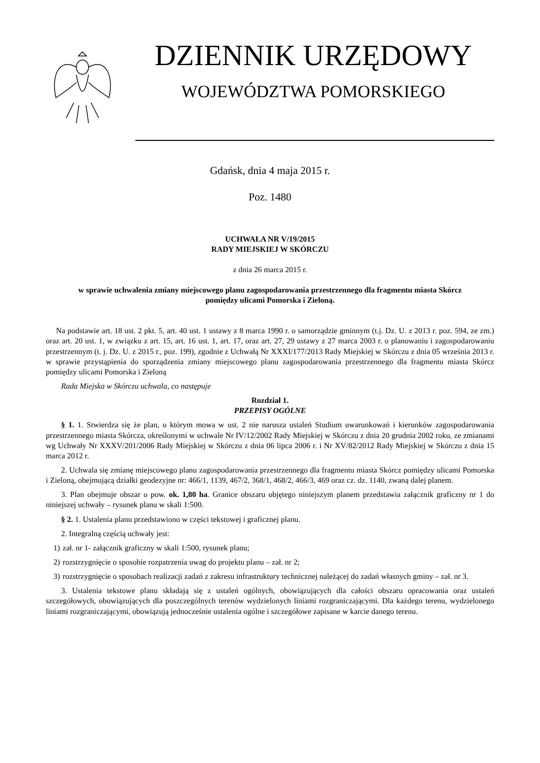DZIENNIK URZĘDOWY
WOJEWÓDZTWA POMORSKIEGO
Gdańsk, dnia 4 maja 2015 r.
Poz. 1480
UCHWAŁA NR V/19/2015
RADY MIEJSKIEJ W SKÓRCZU
z dnia 26 marca 2015 r.
w sprawie uchwalenia zmiany miejscowego planu zagospodarowania przestrzennego dla fragmentu miasta Skórcz
pomiędzy ulicami Pomorska i Zieloną.
Na podstawie art. 18 ust. 2 pkt. 5, art. 40 ust. 1 ustawy z 8 marca 1990 r. o samorządzie gminnym (t.j. Dz. U. z 2013 r. poz. 594, ze zm.) oraz art. 20 ust. 1, w związku z art. 15, art. 16 ust. 1, art. 17, oraz art. 27, 29 ustawy z 27 marca 2003 r. o planowaniu i zagospodarowaniu przestrzennym (t. j. Dz. U. z 2015 r., poz. 199), zgodnie z Uchwałą Nr XXXI/177/2013 Rady Miejskiej w Skórczu z dnia 05 września 2013 r. w sprawie przystąpienia do sporządzenia zmiany miejscowego planu zagospodarowania przestrzennego dla fragmentu miasta Skórcz pomiędzy ulicami Pomorska i Zieloną
Rada Miejska w Skórczu uchwala, co następuje
Rozdział 1.
PRZEPISY OGÓLNE
§ 1. 1. Stwierdza się że plan, o którym mowa w ust. 2 nie narusza ustaleń Studium uwarunkowań i kierunków zagospodarowania przestrzennego miasta Skórcza, określonymi w uchwale Nr IV/12/2002 Rady Miejskiej w Skórczu z dnia 20 grudnia 2002 roku, ze zmianami wg Uchwały Nr XXXV/201/2006 Rady Miejskiej w Skórczu z dnia 06 lipca 2006 r. i Nr XV/82/2012 Rady Miejskiej w Skórczu z dnia 15 marca 2012 r.
2. Uchwala się zmianę miejscowego planu zagospodarowania przestrzennego dla fragmentu miasta Skórcz pomiędzy ulicami Pomorska i Zieloną, obejmującą działki geodezyjne nr: 466/1, 1139, 467/2, 368/1, 468/2, 466/3, 469 oraz cz. dz. 1140, zwaną dalej planem.
3. Plan obejmuje obszar o pow. ok. 1,80 ha. Granice obszaru objętego niniejszym planem przedstawia załącznik graficzny nr 1 do niniejszej uchwały – rysunek planu w skali 1:500.
§ 2. 1. Ustalenia planu przedstawiono w części tekstowej i graficznej planu.
2. Integralną częścią uchwały jest:
1) zał. nr 1- załącznik graficzny w skali 1:500, rysunek planu;
2) rozstrzygnięcie o sposobie rozpatrzenia uwag do projektu planu – zał. nr 2;
3) rozstrzygnięcie o sposobach realizacji zadań z zakresu infrastruktury technicznej należącej do zadań własnych gminy – zał. nr 3.
3. Ustalenia tekstowe planu składają się z ustaleń ogólnych, obowiązujących dla całości obszaru opracowania oraz ustaleń szczegółowych, obowiązujących dla poszczególnych terenów wydzielonych liniami rozgraniczającymi. Dla każdego terenu, wydzielonego liniami rozgraniczającymi, obowiązują jednocześnie ustalenia ogólne i szczegółowe zapisane w karcie danego terenu.